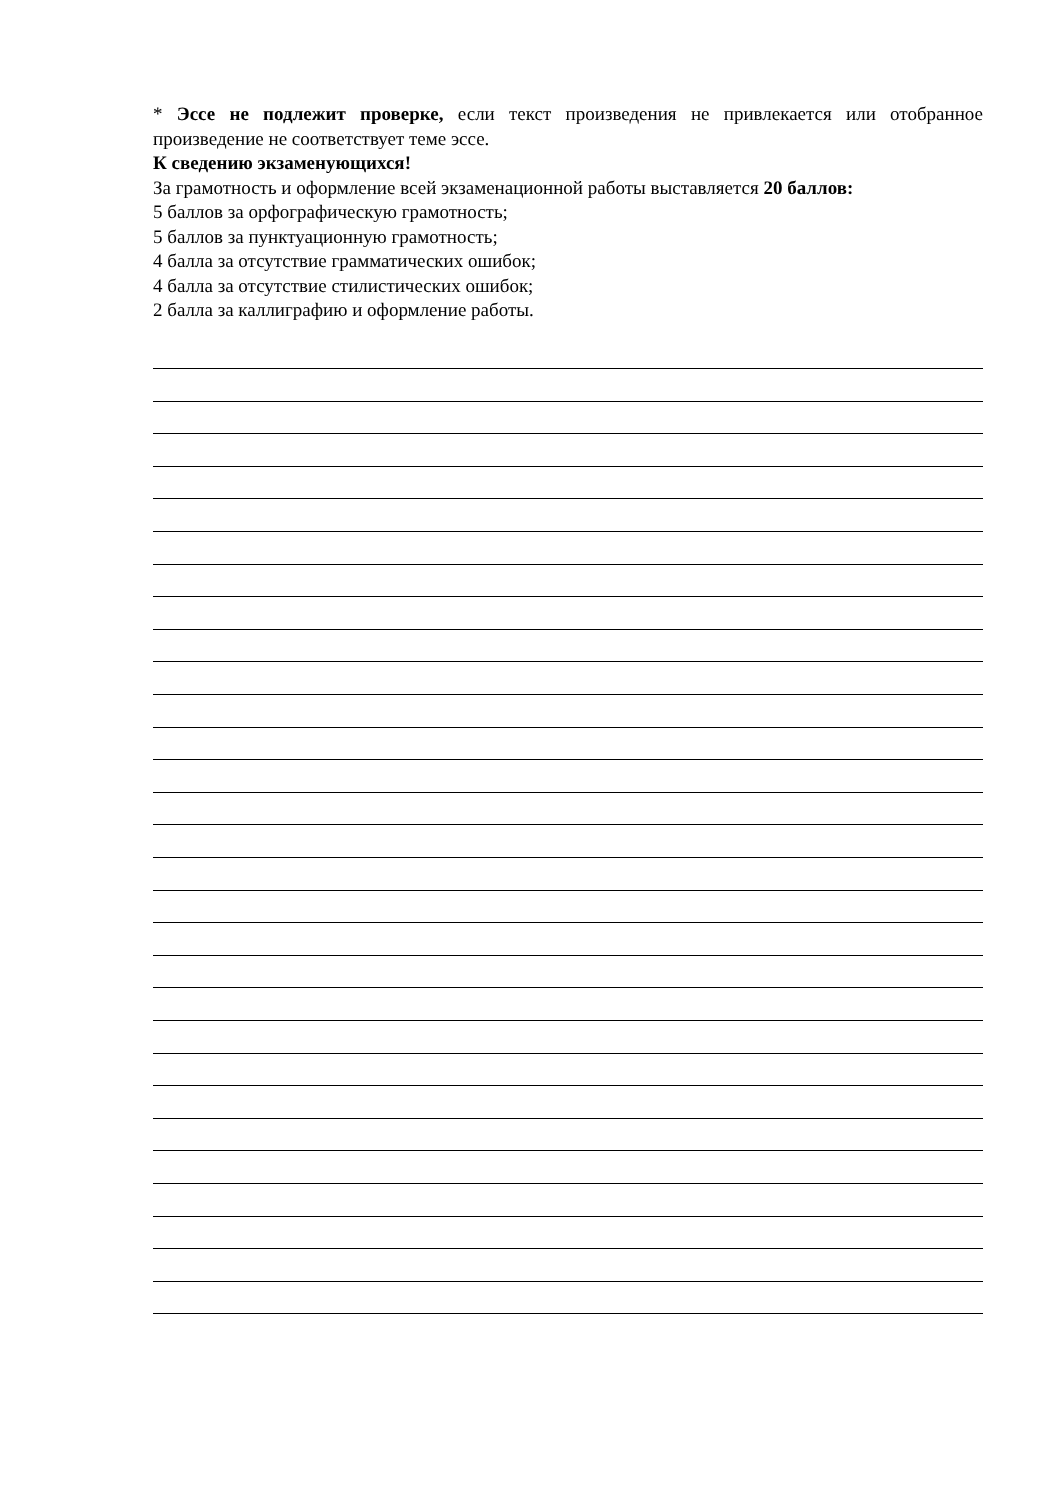* Эссе не подлежит проверке, если текст произведения не привлекается или отобранное произведение не соответствует теме эссе.
К сведению экзаменующихся!
За грамотность и оформление всей экзаменационной работы выставляется 20 баллов:
5 баллов за орфографическую грамотность;
5 баллов за пунктуационную грамотность;
4 балла за отсутствие грамматических ошибок;
4 балла за отсутствие стилистических ошибок;
2 балла за каллиграфию и оформление работы.